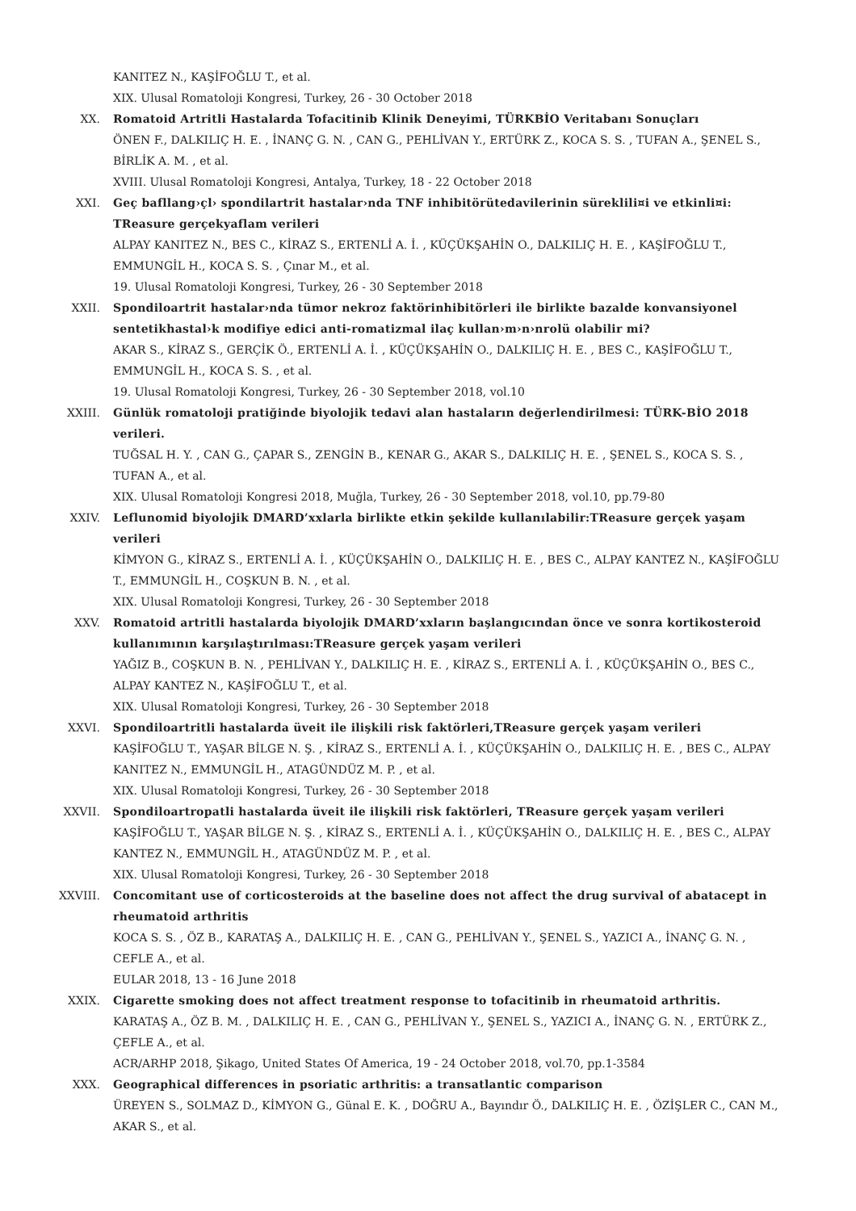KANITEZ N., KAŞİFOĞLU T., et al.
XIX. Ulusal Romatoloji Kongresi, Turkey, 26 - 30 October 2018
XX. Romatoid Artritli Hastalarda Tofacitinib Klinik Deneyimi, TÜRKBİO Veritabanı Sonuçları
ÖNEN F., DALKILIÇ H. E. , İNANÇ G. N. , CAN G., PEHLİVAN Y., ERTÜRK Z., KOCA S. S. , TUFAN A., ŞENEL S., BİRLİK A. M. , et al.
XVIII. Ulusal Romatoloji Kongresi, Antalya, Turkey, 18 - 22 October 2018
XXI. Geç bafllang›çl› spondilartrit hastalar›nda TNF inhibitörütedavilerinin süreklili¤i ve etkinli¤i: TReasure gerçekyaflam verileri
ALPAY KANITEZ N., BES C., KİRAZ S., ERTENLİ A. İ. , KÜÇÜKŞAHİN O., DALKILIÇ H. E. , KAŞİFOĞLU T., EMMUNGİL H., KOCA S. S. , Çınar M., et al.
19. Ulusal Romatoloji Kongresi, Turkey, 26 - 30 September 2018
XXII. Spondiloartrit hastalar›nda tümor nekroz faktörinhibitörleri ile birlikte bazalde konvansiyonel sentetikhastal›k modifiye edici anti-romatizmal ilaç kullan›m›n›nrolü olabilir mi?
AKAR S., KİRAZ S., GERÇİK Ö., ERTENLİ A. İ. , KÜÇÜKŞAHİN O., DALKILIÇ H. E. , BES C., KAŞİFOĞLU T., EMMUNGİL H., KOCA S. S. , et al.
19. Ulusal Romatoloji Kongresi, Turkey, 26 - 30 September 2018, vol.10
XXIII. Günlük romatoloji pratiğinde biyolojik tedavi alan hastaların değerlendirilmesi: TÜRK-BİO 2018 verileri.
TUĞSAL H. Y. , CAN G., ÇAPAR S., ZENGİN B., KENAR G., AKAR S., DALKILIÇ H. E. , ŞENEL S., KOCA S. S. , TUFAN A., et al.
XIX. Ulusal Romatoloji Kongresi 2018, Muğla, Turkey, 26 - 30 September 2018, vol.10, pp.79-80
XXIV. Leflunomid biyolojik DMARD’xxlarla birlikte etkin şekilde kullanılabilir:TReasure gerçek yaşam verileri
KİMYON G., KİRAZ S., ERTENLİ A. İ. , KÜÇÜKŞAHİN O., DALKILIÇ H. E. , BES C., ALPAY KANTEZ N., KAŞİFOĞLU T., EMMUNGİL H., COŞKUN B. N. , et al.
XIX. Ulusal Romatoloji Kongresi, Turkey, 26 - 30 September 2018
XXV. Romatoid artritli hastalarda biyolojik DMARD’xxların başlangıcından önce ve sonra kortikosteroid kullanımının karşılaştırılması:TReasure gerçek yaşam verileri
YAĞIZ B., COŞKUN B. N. , PEHLİVAN Y., DALKILIÇ H. E. , KİRAZ S., ERTENLİ A. İ. , KÜÇÜKŞAHİN O., BES C., ALPAY KANTEZ N., KAŞİFOĞLU T., et al.
XIX. Ulusal Romatoloji Kongresi, Turkey, 26 - 30 September 2018
XXVI. Spondiloartritli hastalarda üveit ile ilişkili risk faktörleri,TReasure gerçek yaşam verileri
KAŞİFOĞLU T., YAŞAR BİLGE N. Ş. , KİRAZ S., ERTENLİ A. İ. , KÜÇÜKŞAHİN O., DALKILIÇ H. E. , BES C., ALPAY KANITEZ N., EMMUNGİL H., ATAGÜNDÜZ M. P. , et al.
XIX. Ulusal Romatoloji Kongresi, Turkey, 26 - 30 September 2018
XXVII. Spondiloartropatli hastalarda üveit ile ilişkili risk faktörleri, TReasure gerçek yaşam verileri
KAŞİFOĞLU T., YAŞAR BİLGE N. Ş. , KİRAZ S., ERTENLİ A. İ. , KÜÇÜKŞAHİN O., DALKILIÇ H. E. , BES C., ALPAY KANTEZ N., EMMUNGİL H., ATAGÜNDÜZ M. P. , et al.
XIX. Ulusal Romatoloji Kongresi, Turkey, 26 - 30 September 2018
XXVIII. Concomitant use of corticosteroids at the baseline does not affect the drug survival of abatacept in rheumatoid arthritis
KOCA S. S. , ÖZ B., KARATAŞ A., DALKILIÇ H. E. , CAN G., PEHLİVAN Y., ŞENEL S., YAZICI A., İNANÇ G. N. , CEFLE A., et al.
EULAR 2018, 13 - 16 June 2018
XXIX. Cigarette smoking does not affect treatment response to tofacitinib in rheumatoid arthritis.
KARATAŞ A., ÖZ B. M. , DALKILIÇ H. E. , CAN G., PEHLİVAN Y., ŞENEL S., YAZICI A., İNANÇ G. N. , ERTÜRK Z., ÇEFLE A., et al.
ACR/ARHP 2018, Şikago, United States Of America, 19 - 24 October 2018, vol.70, pp.1-3584
XXX. Geographical differences in psoriatic arthritis: a transatlantic comparison
ÜREYEN S., SOLMAZ D., KİMYON G., Günal E. K. , DOĞRU A., Bayındır Ö., DALKILIÇ H. E. , ÖZİŞLER C., CAN M., AKAR S., et al.